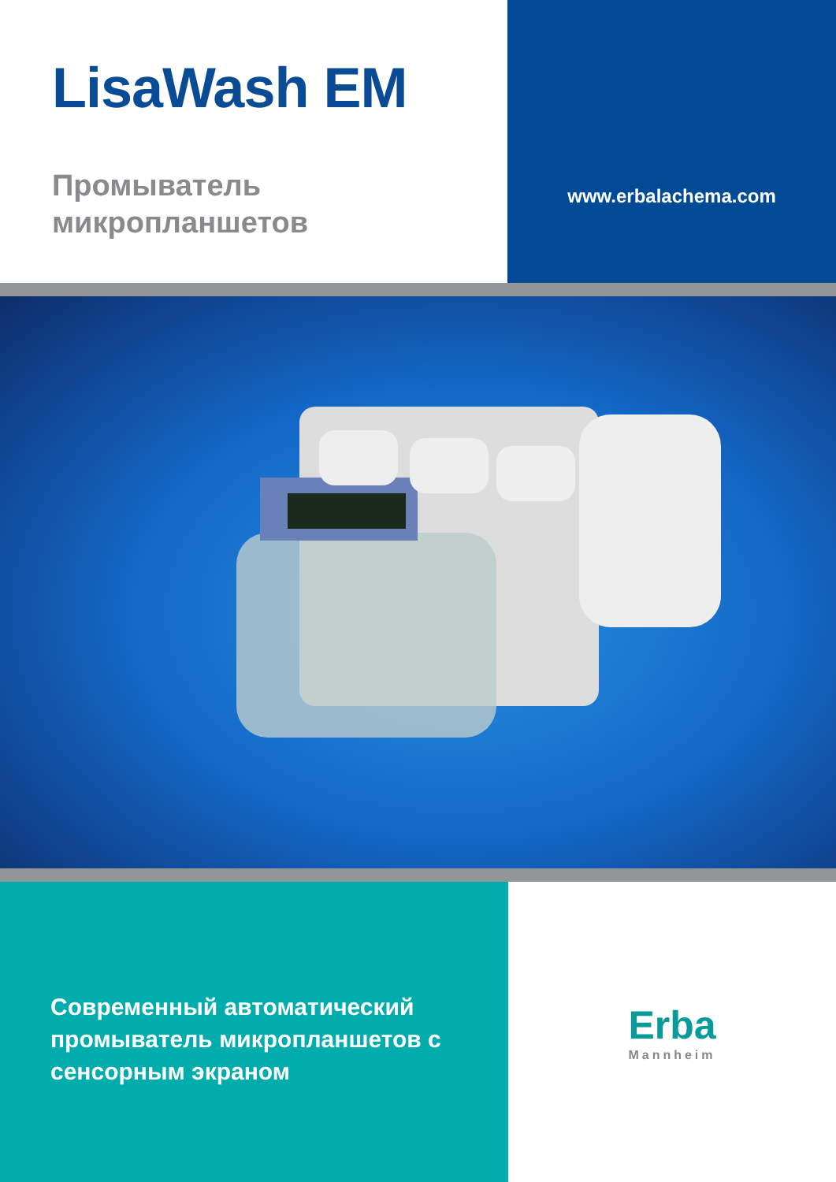LisaWash EM
Промыватель
микропланшетов
www.erbalachema.com
Современный автоматический промыватель микропланшетов с сенсорным экраном
Erba
Mannheim